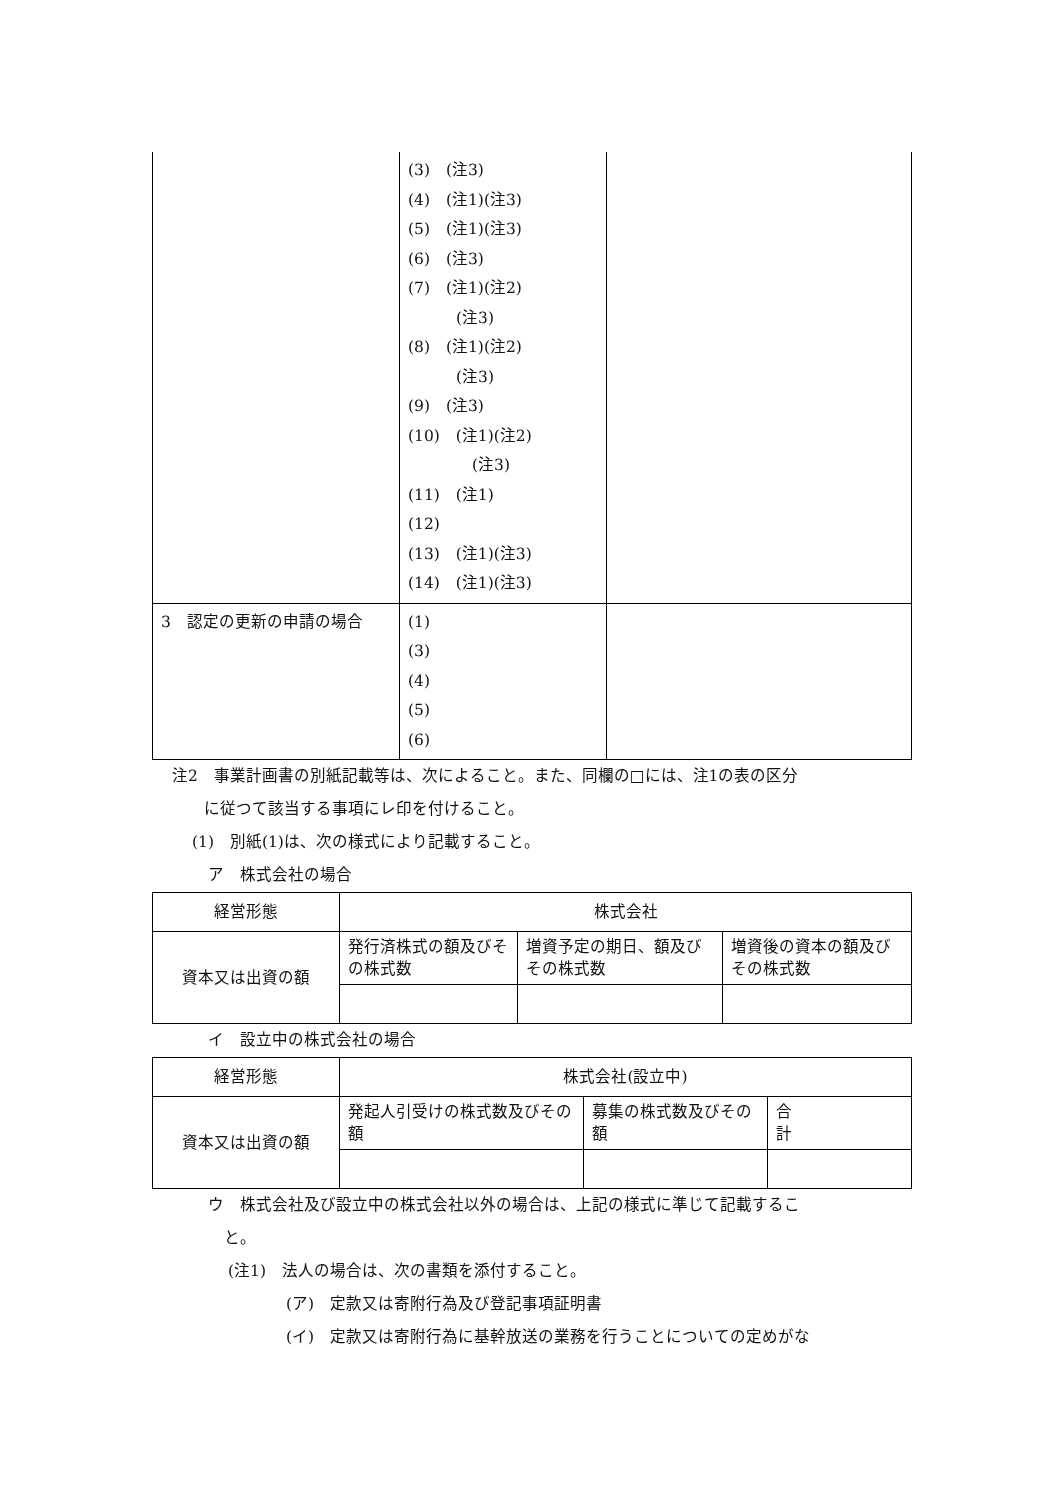| | (3) (注3) (4) (注1)(注3) (5) (注1)(注3) (6) (注3) (7) (注1)(注2) (注3) (8) (注1)(注2) (注3) (9) (注3) (10) (注1)(注2) (注3) (11) (注1) (12) (13) (注1)(注3) (14) (注1)(注3) | |
| 3 認定の更新の申請の場合 | (1) (3) (4) (5) (6) | |
注2　事業計画書の別紙記載等は、次によること。また、同欄の□には、注1の表の区分
　　に従つて該当する事項にレ印を付けること。
(1)　別紙(1)は、次の様式により記載すること。
ア　株式会社の場合
| 経営形態 | 株式会社 | | |
| 資本又は出資の額 | 発行済株式の額及びその株式数 | 増資予定の期日、額及びその株式数 | 増資後の資本の額及びその株式数 |
イ　設立中の株式会社の場合
| 経営形態 | 株式会社(設立中) | | |
| 資本又は出資の額 | 発起人引受けの株式数及びその額 | 募集の株式数及びその額 | 合 計 |
ウ　株式会社及び設立中の株式会社以外の場合は、上記の様式に準じて記載するこ
　と。
(注1)　法人の場合は、次の書類を添付すること。
(ア)　定款又は寄附行為及び登記事項証明書
(イ)　定款又は寄附行為に基幹放送の業務を行うことについての定めがな